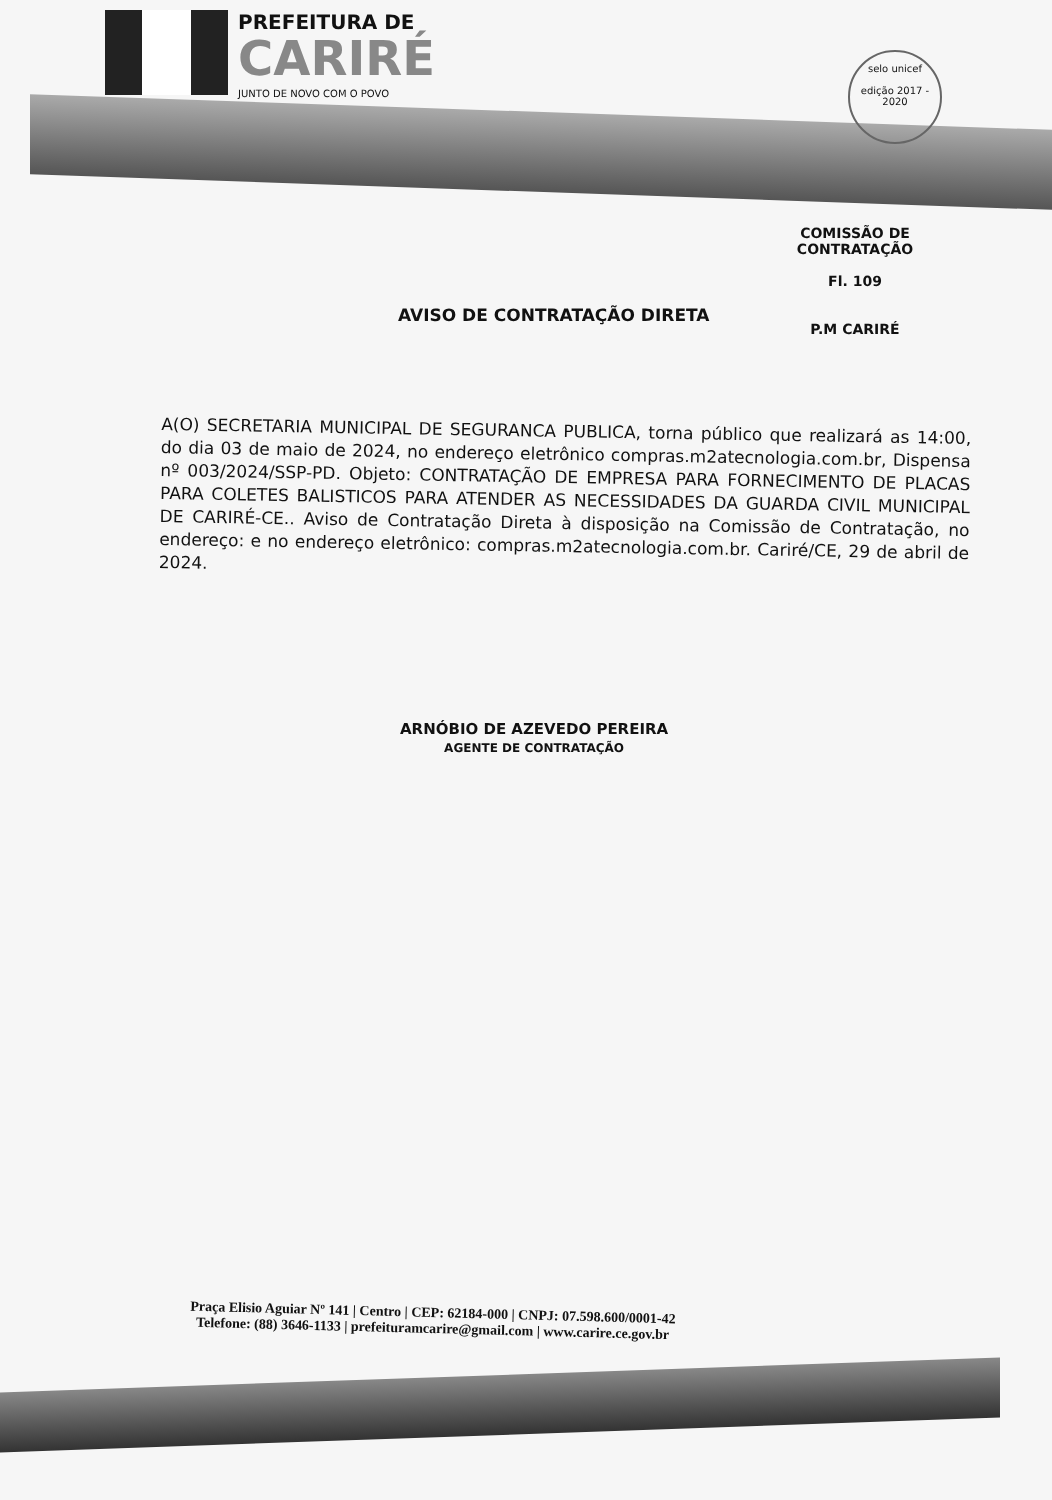PREFEITURA DE
CARIRÉ
JUNTO DE NOVO COM O POVO
selo unicef
edição 2017 - 2020
COMISSÃO DE CONTRATAÇÃO
Fl. 109
P.M CARIRÉ
AVISO DE CONTRATAÇÃO DIRETA
A(O) SECRETARIA MUNICIPAL DE SEGURANCA PUBLICA, torna público que realizará as 14:00, do dia 03 de maio de 2024, no endereço eletrônico compras.m2atecnologia.com.br, Dispensa nº 003/2024/SSP-PD. Objeto: CONTRATAÇÃO DE EMPRESA PARA FORNECIMENTO DE PLACAS PARA COLETES BALISTICOS PARA ATENDER AS NECESSIDADES DA GUARDA CIVIL MUNICIPAL DE CARIRÉ-CE.. Aviso de Contratação Direta à disposição na Comissão de Contratação, no endereço: e no endereço eletrônico: compras.m2atecnologia.com.br. Cariré/CE, 29 de abril de 2024.
ARNÓBIO DE AZEVEDO PEREIRA
AGENTE DE CONTRATAÇÃO
Praça Elisio Aguiar Nº 141 | Centro | CEP: 62184-000 | CNPJ: 07.598.600/0001-42
Telefone: (88) 3646-1133 | prefeituramcarire@gmail.com | www.carire.ce.gov.br